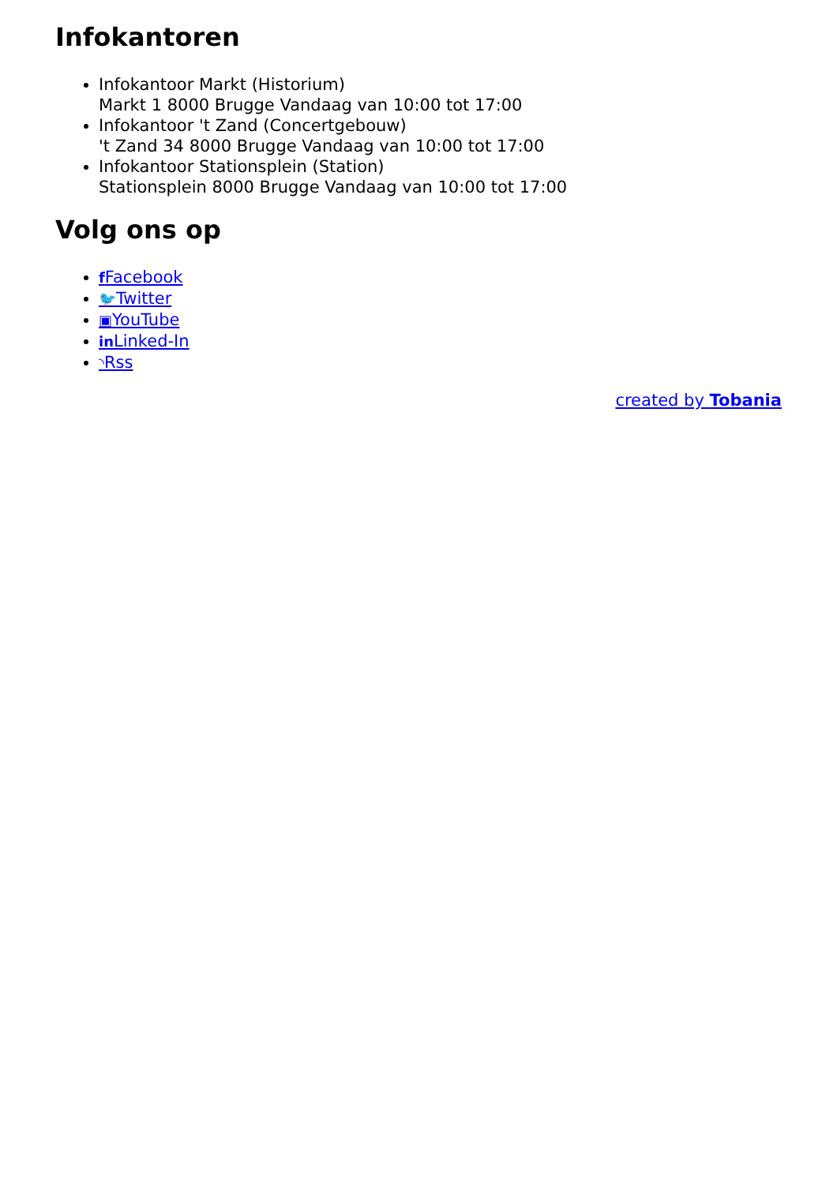Infokantoren
Infokantoor Markt (Historium)
Markt 1 8000 Brugge Vandaag van 10:00 tot 17:00
Infokantoor 't Zand (Concertgebouw)
't Zand 34 8000 Brugge Vandaag van 10:00 tot 17:00
Infokantoor Stationsplein (Station)
Stationsplein 8000 Brugge Vandaag van 10:00 tot 17:00
Volg ons op
f Facebook
🐦Twitter
▣YouTube
in Linked-In
◝Rss
created by Tobania